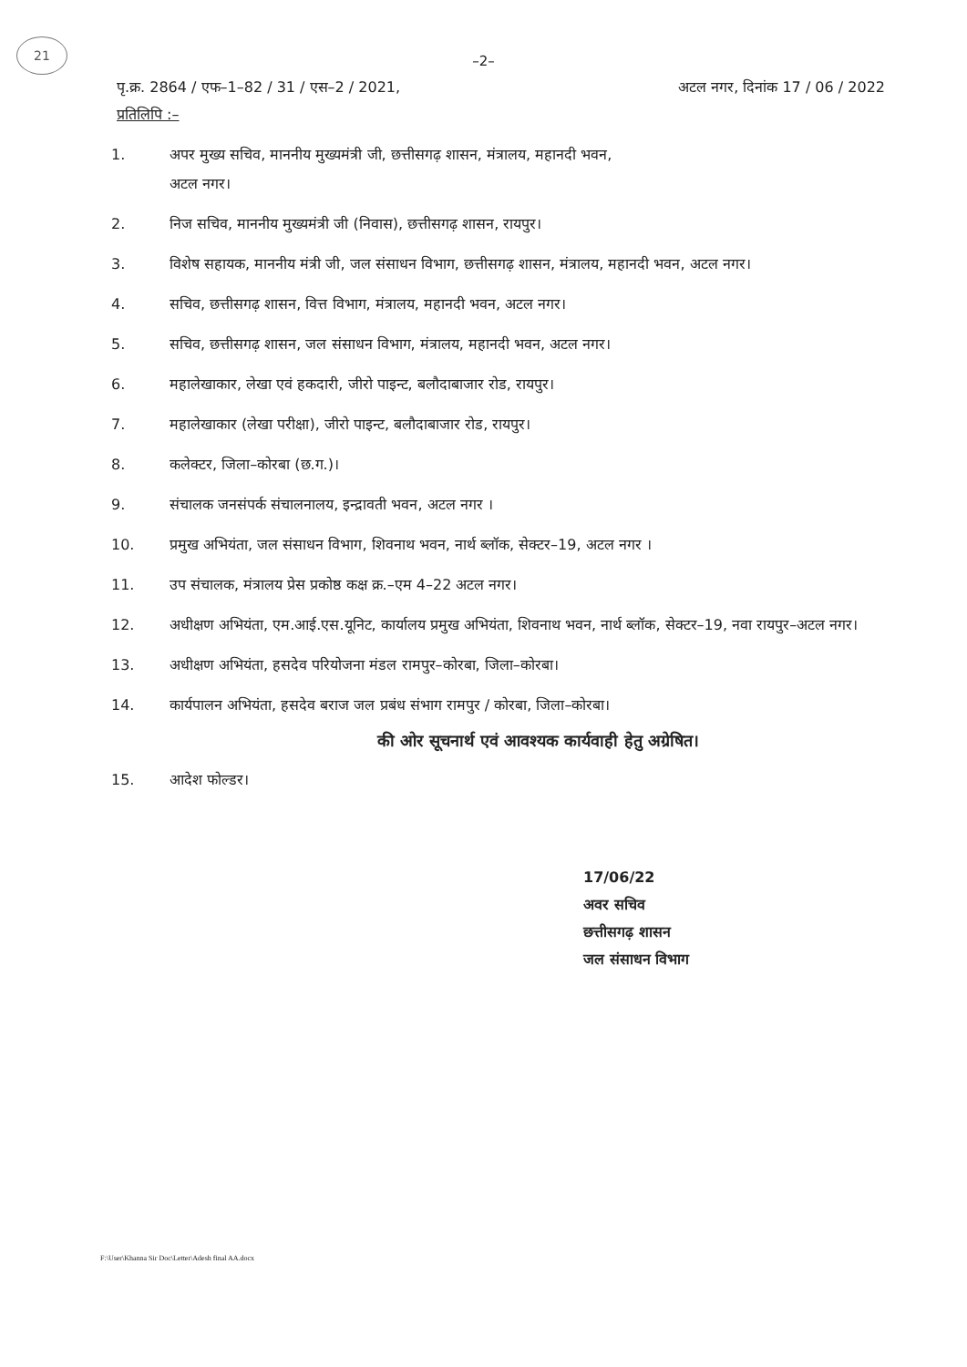21
–2–
पृ.क्र. 2864 / एफ–1–82 / 31 / एस–2 / 2021, अटल नगर, दिनांक 17 / 06 / 2022
प्रतिलिपि :–
1. अपर मुख्य सचिव, माननीय मुख्यमंत्री जी, छत्तीसगढ़ शासन, मंत्रालय, महानदी भवन,
अटल नगर।
2. निज सचिव, माननीय मुख्यमंत्री जी (निवास), छत्तीसगढ़ शासन, रायपुर।
3. विशेष सहायक, माननीय मंत्री जी, जल संसाधन विभाग, छत्तीसगढ़ शासन, मंत्रालय, महानदी भवन, अटल नगर।
4. सचिव, छत्तीसगढ़ शासन, वित्त विभाग, मंत्रालय, महानदी भवन, अटल नगर।
5. सचिव, छत्तीसगढ़ शासन, जल संसाधन विभाग, मंत्रालय, महानदी भवन, अटल नगर।
6. महालेखाकार, लेखा एवं हकदारी, जीरो पाइन्ट, बलौदाबाजार रोड, रायपुर।
7. महालेखाकार (लेखा परीक्षा), जीरो पाइन्ट, बलौदाबाजार रोड, रायपुर।
8. कलेक्टर, जिला–कोरबा (छ.ग.)।
9. संचालक जनसंपर्क संचालनालय, इन्द्रावती भवन, अटल नगर ।
10. प्रमुख अभियंता, जल संसाधन विभाग, शिवनाथ भवन, नार्थ ब्लॉक, सेक्टर–19, अटल नगर ।
11. उप संचालक, मंत्रालय प्रेस प्रकोष्ठ कक्ष क्र.–एम 4–22 अटल नगर।
12. अधीक्षण अभियंता, एम.आई.एस.यूनिट, कार्यालय प्रमुख अभियंता, शिवनाथ भवन, नार्थ ब्लॉक, सेक्टर–19, नवा रायपुर–अटल नगर।
13. अधीक्षण अभियंता, हसदेव परियोजना मंडल रामपुर–कोरबा, जिला–कोरबा।
14. कार्यपालन अभियंता, हसदेव बराज जल प्रबंध संभाग रामपुर / कोरबा, जिला–कोरबा।
की ओर सूचनार्थ एवं आवश्यक कार्यवाही हेतु अग्रेषित।
15. आदेश फोल्डर।
17/06/22
अवर सचिव
छत्तीसगढ़ शासन
जल संसाधन विभाग
F:\User\Khanna Sir Doc\Letter\Adesh final AA.docx